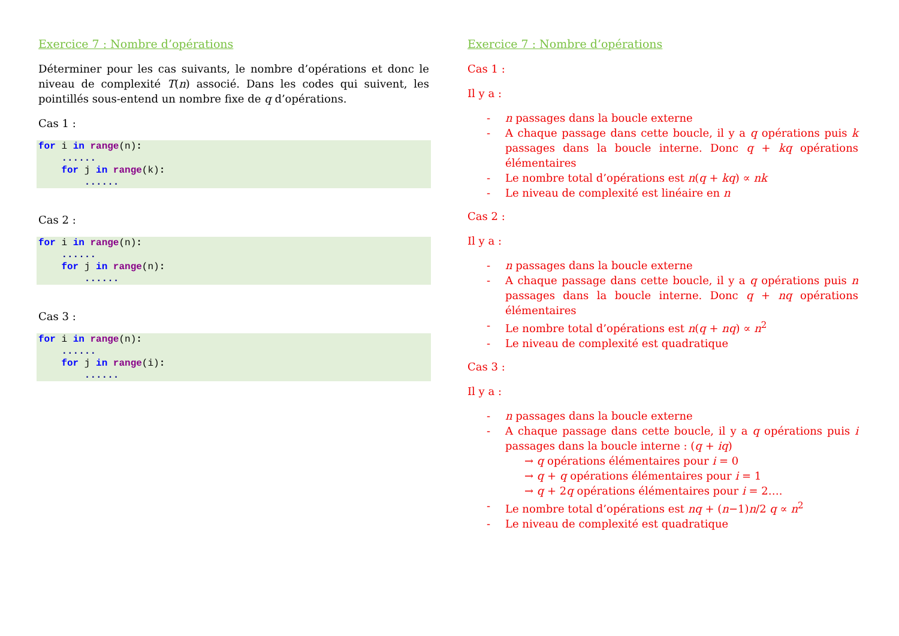Exercice 7 : Nombre d’opérations
Déterminer pour les cas suivants, le nombre d’opérations et donc le niveau de complexité T(n) associé. Dans les codes qui suivent, les pointillés sous-entend un nombre fixe de q d’opérations.
Cas 1 :
for i in range(n):
    ......
    for j in range(k):
        ......
Cas 2 :
for i in range(n):
    ......
    for j in range(n):
        ......
Cas 3 :
for i in range(n):
    ......
    for j in range(i):
        ......
Exercice 7 : Nombre d’opérations
Cas 1 :
Il y a :
- n passages dans la boucle externe
- A chaque passage dans cette boucle, il y a q opérations puis k passages dans la boucle interne. Donc q + kq opérations élémentaires
- Le nombre total d’opérations est n(q + kq) ∝ nk
- Le niveau de complexité est linéaire en n
Cas 2 :
Il y a :
- n passages dans la boucle externe
- A chaque passage dans cette boucle, il y a q opérations puis n passages dans la boucle interne. Donc q + nq opérations élémentaires
- Le nombre total d’opérations est n(q + nq) ∝ n<sup>2</sup>
- Le niveau de complexité est quadratique
Cas 3 :
Il y a :
- n passages dans la boucle externe
- A chaque passage dans cette boucle, il y a q opérations puis i passages dans la boucle interne : (q + iq)
→ q opérations élémentaires pour i = 0
→ q + q opérations élémentaires pour i = 1
→ q + 2q opérations élémentaires pour i = 2….
- Le nombre total d’opérations est nq + (n−1)n/2 q ∝ n<sup>2</sup>
- Le niveau de complexité est quadratique